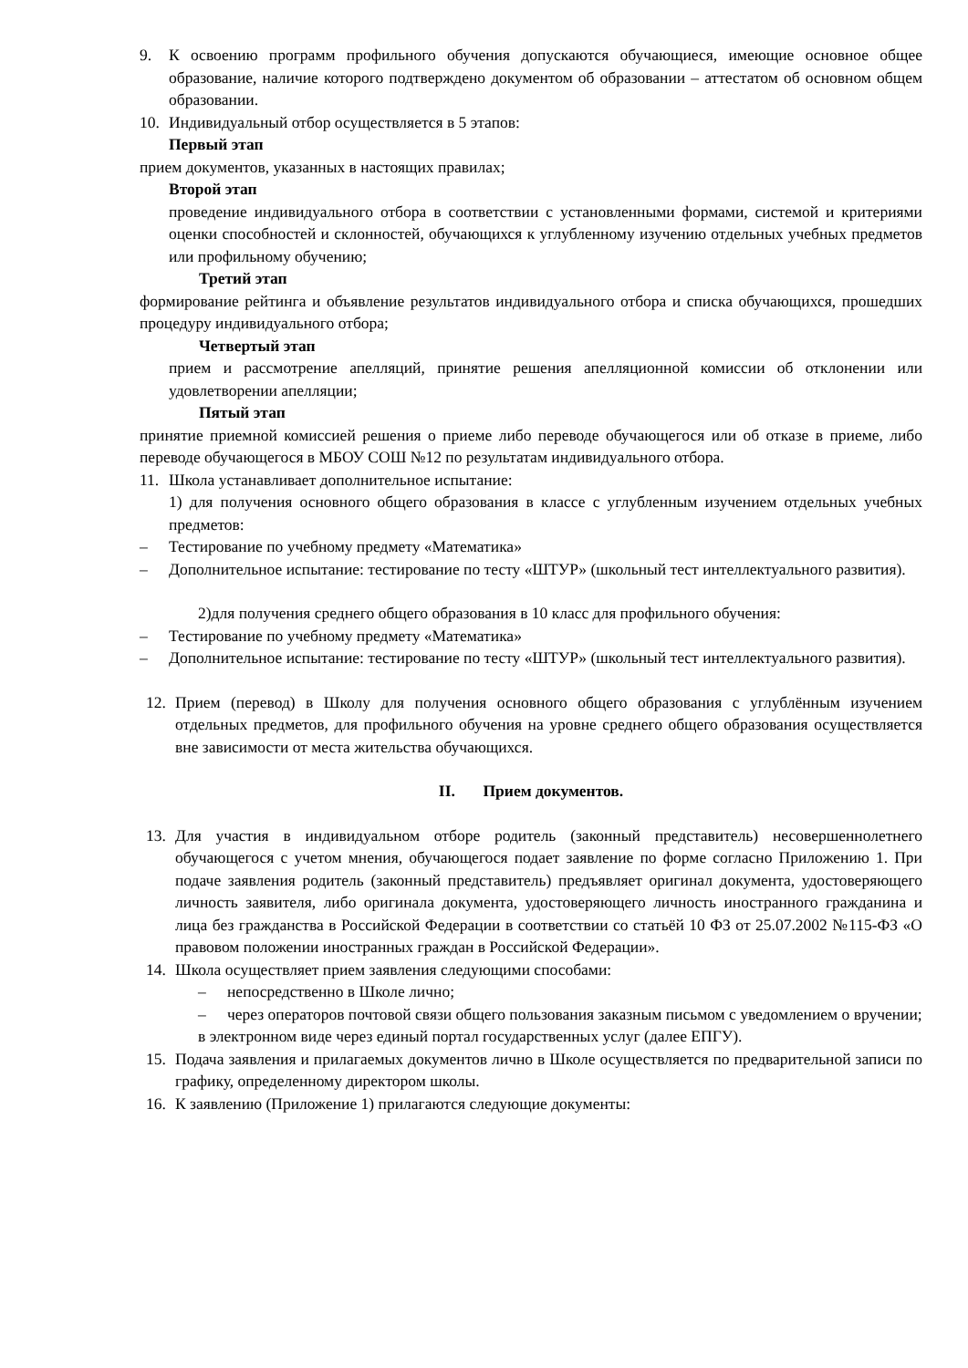9. К освоению программ профильного обучения допускаются обучающиеся, имеющие основное общее образование, наличие которого подтверждено документом об образовании – аттестатом об основном общем образовании.
10. Индивидуальный отбор осуществляется в 5 этапов:
Первый этап
прием документов, указанных в настоящих правилах;
Второй этап
проведение индивидуального отбора в соответствии с установленными формами, системой и критериями оценки способностей и склонностей, обучающихся к углубленному изучению отдельных учебных предметов или профильному обучению;
Третий этап
формирование рейтинга и объявление результатов индивидуального отбора и списка обучающихся, прошедших процедуру индивидуального отбора;
Четвертый этап
прием и рассмотрение апелляций, принятие решения апелляционной комиссии об отклонении или удовлетворении апелляции;
Пятый этап
принятие приемной комиссией решения о приеме либо переводе обучающегося или об отказе в приеме, либо переводе обучающегося в МБОУ СОШ №12 по результатам индивидуального отбора.
11. Школа устанавливает дополнительное испытание:
1) для получения основного общего образования в классе с углубленным изучением отдельных учебных предметов:
– Тестирование по учебному предмету «Математика»
– Дополнительное испытание: тестирование по тесту «ШТУР» (школьный тест интеллектуального развития).
2)для получения среднего общего образования в 10 класс для профильного обучения:
– Тестирование по учебному предмету «Математика»
– Дополнительное испытание: тестирование по тесту «ШТУР» (школьный тест интеллектуального развития).
12. Прием (перевод) в Школу для получения основного общего образования с углублённым изучением отдельных предметов, для профильного обучения на уровне среднего общего образования осуществляется вне зависимости от места жительства обучающихся.
II. Прием документов.
13. Для участия в индивидуальном отборе родитель (законный представитель) несовершеннолетнего обучающегося с учетом мнения, обучающегося подает заявление по форме согласно Приложению 1. При подаче заявления родитель (законный представитель) предъявляет оригинал документа, удостоверяющего личность заявителя, либо оригинала документа, удостоверяющего личность иностранного гражданина и лица без гражданства в Российской Федерации в соответствии со статьёй 10 ФЗ от 25.07.2002 №115-ФЗ «О правовом положении иностранных граждан в Российской Федерации».
14. Школа осуществляет прием заявления следующими способами:
– непосредственно в Школе лично;
– через операторов почтовой связи общего пользования заказным письмом с уведомлением о вручении;
в электронном виде через единый портал государственных услуг (далее ЕПГУ).
15. Подача заявления и прилагаемых документов лично в Школе осуществляется по предварительной записи по графику, определенному директором школы.
16. К заявлению (Приложение 1) прилагаются следующие документы: